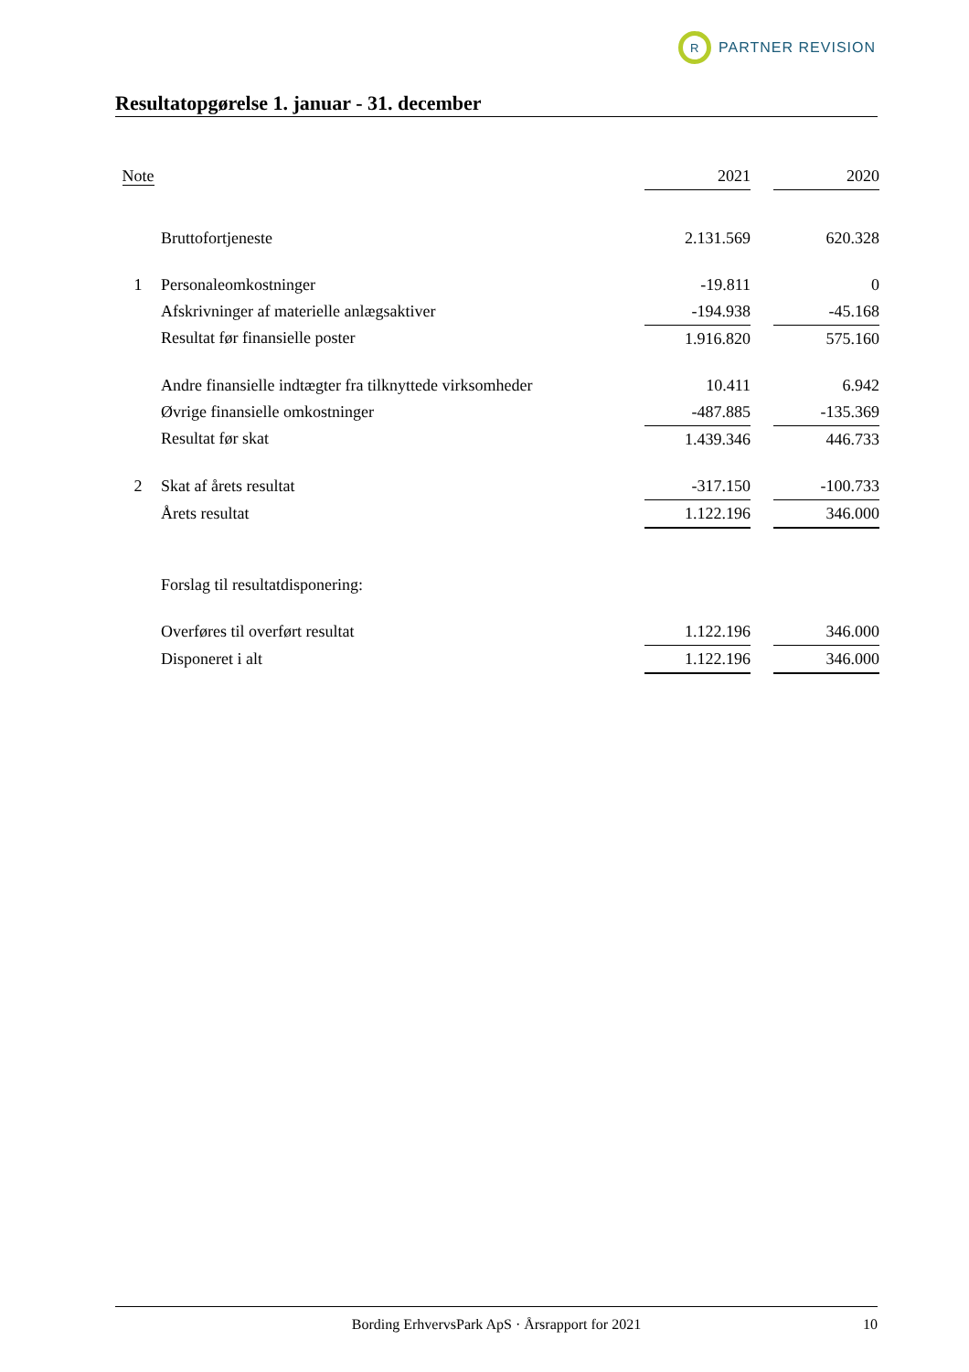R
PARTNER REVISION
Resultatopgørelse 1. januar - 31. december
| Note | | 2021 | | 2020 |
| --- | --- | --- | --- | --- |
| | Bruttofortjeneste | 2.131.569 | | 620.328 |
| 1 | Personaleomkostninger | -19.811 | | 0 |
| | Afskrivninger af materielle anlægsaktiver | -194.938 | | -45.168 |
| | Resultat før finansielle poster | 1.916.820 | | 575.160 |
| | Andre finansielle indtægter fra tilknyttede virksomheder | 10.411 | | 6.942 |
| | Øvrige finansielle omkostninger | -487.885 | | -135.369 |
| | Resultat før skat | 1.439.346 | | 446.733 |
| 2 | Skat af årets resultat | -317.150 | | -100.733 |
| | Årets resultat | 1.122.196 | | 346.000 |
| | Forslag til resultatdisponering: | | | |
| | Overføres til overført resultat | 1.122.196 | | 346.000 |
| | Disponeret i alt | 1.122.196 | | 346.000 |
Bording ErhvervsPark ApS · Årsrapport for 2021 10